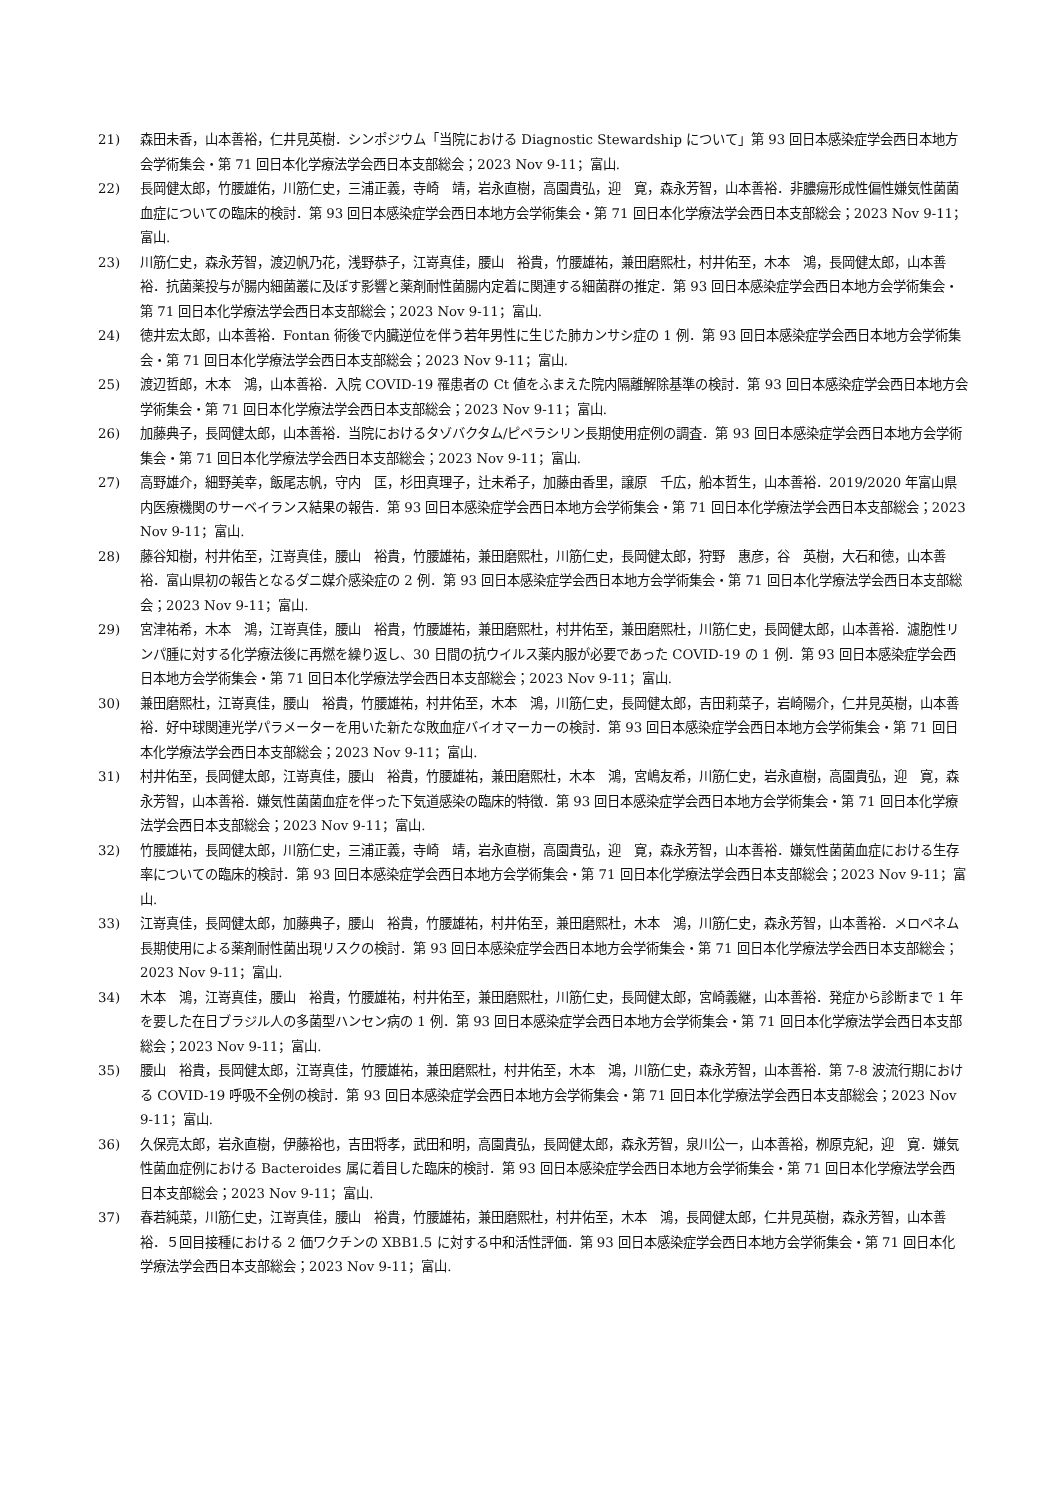21) 森田未香，山本善裕，仁井見英樹．シンポジウム「当院における Diagnostic Stewardship について」第 93 回日本感染症学会西日本地方会学術集会・第 71 回日本化学療法学会西日本支部総会；2023 Nov 9-11；富山.
22) 長岡健太郎，竹腰雄佑，川筋仁史，三浦正義，寺崎　靖，岩永直樹，高園貴弘，迎　寛，森永芳智，山本善裕．非膿瘍形成性偏性嫌気性菌菌血症についての臨床的検討．第 93 回日本感染症学会西日本地方会学術集会・第 71 回日本化学療法学会西日本支部総会；2023 Nov 9-11；富山.
23) 川筋仁史，森永芳智，渡辺帆乃花，浅野恭子，江嵜真佳，腰山　裕貴，竹腰雄祐，兼田磨熙杜，村井佑至，木本　鴻，長岡健太郎，山本善裕．抗菌薬投与が腸内細菌叢に及ぼす影響と薬剤耐性菌腸内定着に関連する細菌群の推定．第 93 回日本感染症学会西日本地方会学術集会・第 71 回日本化学療法学会西日本支部総会；2023 Nov 9-11；富山.
24) 徳井宏太郎，山本善裕．Fontan 術後で内臓逆位を伴う若年男性に生じた肺カンサシ症の 1 例．第 93 回日本感染症学会西日本地方会学術集会・第 71 回日本化学療法学会西日本支部総会；2023 Nov 9-11；富山.
25) 渡辺哲郎，木本　鴻，山本善裕．入院 COVID-19 罹患者の Ct 値をふまえた院内隔離解除基準の検討．第 93 回日本感染症学会西日本地方会学術集会・第 71 回日本化学療法学会西日本支部総会；2023 Nov 9-11；富山.
26) 加藤典子，長岡健太郎，山本善裕．当院におけるタゾバクタム/ピペラシリン長期使用症例の調査．第 93 回日本感染症学会西日本地方会学術集会・第 71 回日本化学療法学会西日本支部総会；2023 Nov 9-11；富山.
27) 高野雄介，細野美幸，飯尾志帆，守内　匡，杉田真理子，辻未希子，加藤由香里，譲原　千広，船本哲生，山本善裕．2019/2020 年富山県内医療機関のサーベイランス結果の報告．第 93 回日本感染症学会西日本地方会学術集会・第 71 回日本化学療法学会西日本支部総会；2023 Nov 9-11；富山.
28) 藤谷知樹，村井佑至，江嵜真佳，腰山　裕貴，竹腰雄祐，兼田磨熙杜，川筋仁史，長岡健太郎，狩野　惠彦，谷　英樹，大石和徳，山本善裕．富山県初の報告となるダニ媒介感染症の 2 例．第 93 回日本感染症学会西日本地方会学術集会・第 71 回日本化学療法学会西日本支部総会；2023 Nov 9-11；富山.
29) 宮津祐希，木本　鴻，江嵜真佳，腰山　裕貴，竹腰雄祐，兼田磨熙杜，村井佑至，兼田磨熙杜，川筋仁史，長岡健太郎，山本善裕．濾胞性リンパ腫に対する化学療法後に再燃を繰り返し、30 日間の抗ウイルス薬内服が必要であった COVID-19 の 1 例．第 93 回日本感染症学会西日本地方会学術集会・第 71 回日本化学療法学会西日本支部総会；2023 Nov 9-11；富山.
30) 兼田磨熙杜，江嵜真佳，腰山　裕貴，竹腰雄祐，村井佑至，木本　鴻，川筋仁史，長岡健太郎，吉田莉菜子，岩崎陽介，仁井見英樹，山本善裕．好中球関連光学パラメーターを用いた新たな敗血症バイオマーカーの検討．第 93 回日本感染症学会西日本地方会学術集会・第 71 回日本化学療法学会西日本支部総会；2023 Nov 9-11；富山.
31) 村井佑至，長岡健太郎，江嵜真佳，腰山　裕貴，竹腰雄祐，兼田磨熙杜，木本　鴻，宮嶋友希，川筋仁史，岩永直樹，高園貴弘，迎　寛，森永芳智，山本善裕．嫌気性菌菌血症を伴った下気道感染の臨床的特徴．第 93 回日本感染症学会西日本地方会学術集会・第 71 回日本化学療法学会西日本支部総会；2023 Nov 9-11；富山.
32) 竹腰雄祐，長岡健太郎，川筋仁史，三浦正義，寺崎　靖，岩永直樹，高園貴弘，迎　寛，森永芳智，山本善裕．嫌気性菌菌血症における生存率についての臨床的検討．第 93 回日本感染症学会西日本地方会学術集会・第 71 回日本化学療法学会西日本支部総会；2023 Nov 9-11；富山.
33) 江嵜真佳，長岡健太郎，加藤典子，腰山　裕貴，竹腰雄祐，村井佑至，兼田磨熙杜，木本　鴻，川筋仁史，森永芳智，山本善裕．メロペネム長期使用による薬剤耐性菌出現リスクの検討．第 93 回日本感染症学会西日本地方会学術集会・第 71 回日本化学療法学会西日本支部総会；2023 Nov 9-11；富山.
34) 木本　鴻，江嵜真佳，腰山　裕貴，竹腰雄祐，村井佑至，兼田磨熙杜，川筋仁史，長岡健太郎，宮崎義継，山本善裕．発症から診断まで 1 年を要した在日ブラジル人の多菌型ハンセン病の 1 例．第 93 回日本感染症学会西日本地方会学術集会・第 71 回日本化学療法学会西日本支部総会；2023 Nov 9-11；富山.
35) 腰山　裕貴，長岡健太郎，江嵜真佳，竹腰雄祐，兼田磨熙杜，村井佑至，木本　鴻，川筋仁史，森永芳智，山本善裕．第 7-8 波流行期における COVID-19 呼吸不全例の検討．第 93 回日本感染症学会西日本地方会学術集会・第 71 回日本化学療法学会西日本支部総会；2023 Nov 9-11；富山.
36) 久保亮太郎，岩永直樹，伊藤裕也，吉田将孝，武田和明，高園貴弘，長岡健太郎，森永芳智，泉川公一，山本善裕，栁原克紀，迎　寛．嫌気性菌血症例における Bacteroides 属に着目した臨床的検討．第 93 回日本感染症学会西日本地方会学術集会・第 71 回日本化学療法学会西日本支部総会；2023 Nov 9-11；富山.
37) 春若純菜，川筋仁史，江嵜真佳，腰山　裕貴，竹腰雄祐，兼田磨熙杜，村井佑至，木本　鴻，長岡健太郎，仁井見英樹，森永芳智，山本善裕．５回目接種における 2 価ワクチンの XBB1.5 に対する中和活性評価．第 93 回日本感染症学会西日本地方会学術集会・第 71 回日本化学療法学会西日本支部総会；2023 Nov 9-11；富山.